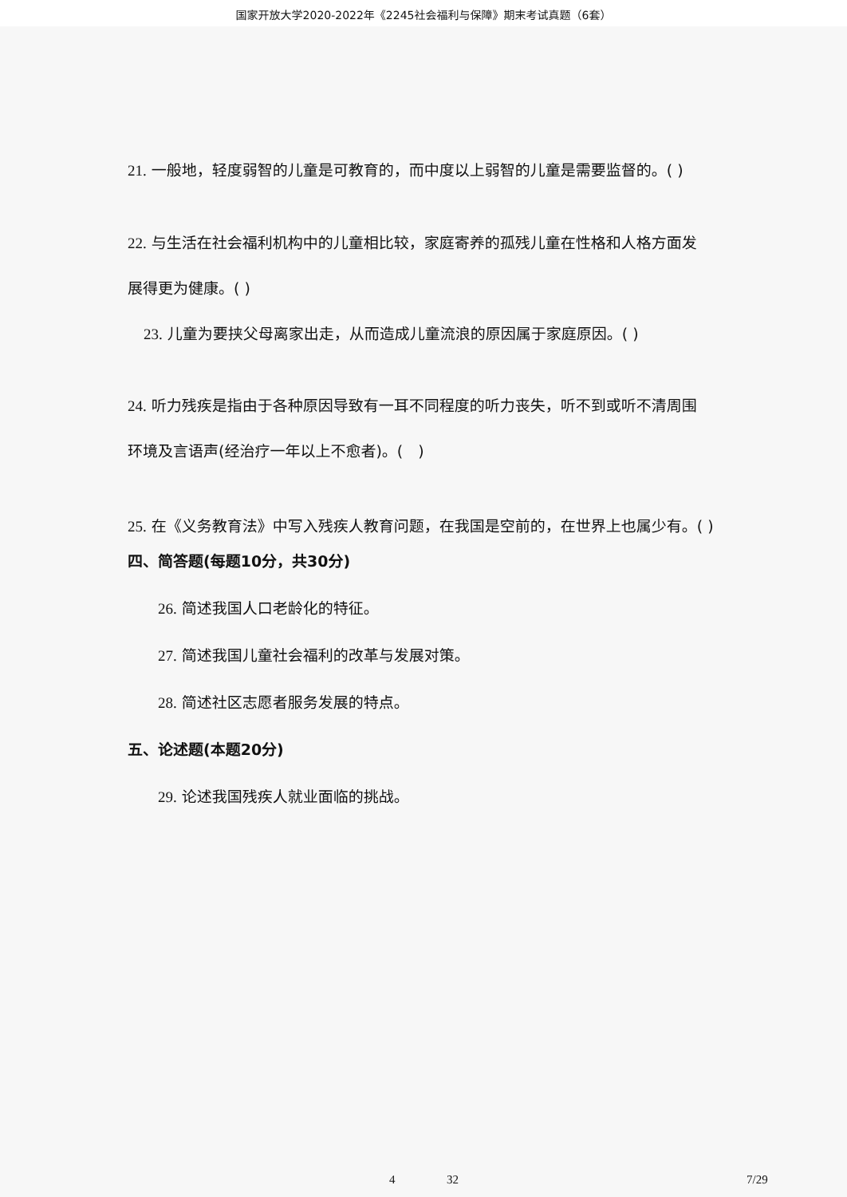国家开放大学2020-2022年《2245社会福利与保障》期末考试真题（6套）
21. 一般地，轻度弱智的儿童是可教育的，而中度以上弱智的儿童是需要监督的。( )
22. 与生活在社会福利机构中的儿童相比较，家庭寄养的孤残儿童在性格和人格方面发
展得更为健康。( )
23. 儿童为要挟父母离家出走，从而造成儿童流浪的原因属于家庭原因。( )
24. 听力残疾是指由于各种原因导致有一耳不同程度的听力丧失，听不到或听不清周围
环境及言语声(经治疗一年以上不愈者)。(　)
25. 在《义务教育法》中写入残疾人教育问题，在我国是空前的，在世界上也属少有。( )
四、简答题(每题10分，共30分)
26. 简述我国人口老龄化的特征。
27. 简述我国儿童社会福利的改革与发展对策。
28. 简述社区志愿者服务发展的特点。
五、论述题(本题20分)
29. 论述我国残疾人就业面临的挑战。
4 32 7/29